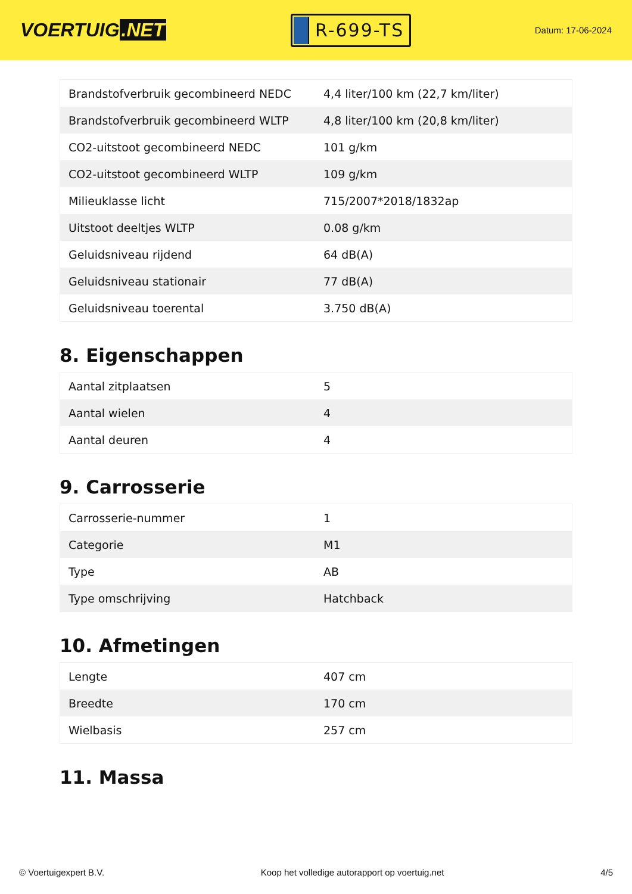VOERTUIG.NET
R-699-TS
Datum: 17-06-2024
| Brandstofverbruik gecombineerd NEDC | 4,4 liter/100 km (22,7 km/liter) |
| Brandstofverbruik gecombineerd WLTP | 4,8 liter/100 km (20,8 km/liter) |
| CO2-uitstoot gecombineerd NEDC | 101 g/km |
| CO2-uitstoot gecombineerd WLTP | 109 g/km |
| Milieuklasse licht | 715/2007*2018/1832ap |
| Uitstoot deeltjes WLTP | 0.08 g/km |
| Geluidsniveau rijdend | 64 dB(A) |
| Geluidsniveau stationair | 77 dB(A) |
| Geluidsniveau toerental | 3.750 dB(A) |
8. Eigenschappen
| Aantal zitplaatsen | 5 |
| Aantal wielen | 4 |
| Aantal deuren | 4 |
9. Carrosserie
| Carrosserie-nummer | 1 |
| Categorie | M1 |
| Type | AB |
| Type omschrijving | Hatchback |
10. Afmetingen
| Lengte | 407 cm |
| Breedte | 170 cm |
| Wielbasis | 257 cm |
11. Massa
© Voertuigexpert B.V. Koop het volledige autorapport op voertuig.net 4/5